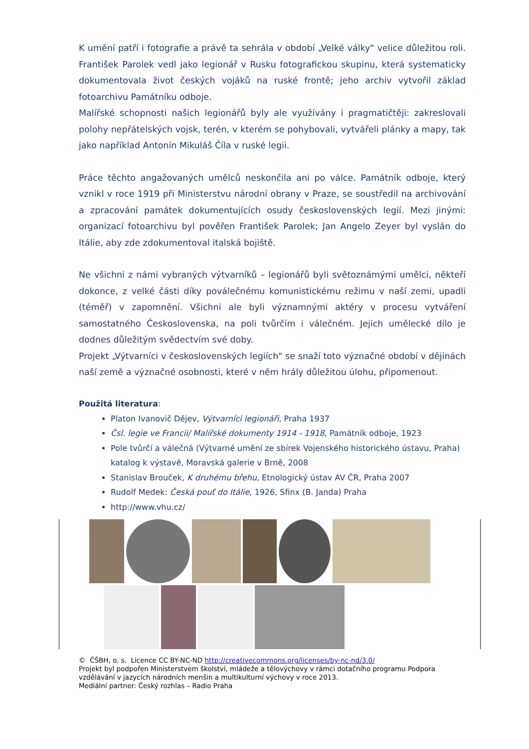K umění patří i fotografie a právě ta sehrála v období „Velké války" velice důležitou roli. František Parolek vedl jako legionář v Rusku fotografickou skupinu, která systematicky dokumentovala život českých vojáků na ruské frontě; jeho archiv vytvořil základ fotoarchivu Památníku odboje.
Malířské schopnosti našich legionářů byly ale využívány i pragmatičtěji: zakreslovali polohy nepřátelských vojsk, terén, v kterém se pohybovali, vytvářeli plánky a mapy, tak jako například Antonín Mikuláš Číla v ruské legii.
Práce těchto angažovaných umělců neskončila ani po válce. Památník odboje, který vznikl v roce 1919 při Ministerstvu národní obrany v Praze, se soustředil na archivování a zpracování památek dokumentujících osudy československých legií. Mezi jinými: organizací fotoarchivu byl pověřen František Parolek; Jan Angelo Zeyer byl vyslán do Itálie, aby zde zdokumentoval italská bojiště.
Ne všichni z námi vybraných výtvarníků – legionářů byli světoznámými umělci, někteří dokonce, z velké části díky poválečnému komunistickému režimu v naší zemi, upadli (téměř) v zapomnění. Všichni ale byli významnými aktéry v procesu vytváření samostatného Československa, na poli tvůrčím i válečném. Jejich umělecké dílo je dodnes důležitým svědectvím své doby.
Projekt „Výtvarníci v československých legiích" se snaží toto význačné období v dějinách naší země a význačné osobnosti, které v něm hrály důležitou úlohu, připomenout.
Použitá literatura:
Platon Ivanovič Dějev, Výtvarníci legionáři, Praha 1937
Čsl. legie ve Francii/ Malířské dokumenty 1914 - 1918, Památník odboje, 1923
Pole tvůrčí a válečná (Výtvarné umění ze sbírek Vojenského historického ústavu, Praha) katalog k výstavě, Moravská galerie v Brně, 2008
Stanislav Brouček, K druhému břehu, Etnologický ústav AV ČR, Praha 2007
Rudolf Medek: Česká pouť do Itálie, 1926, Sfinx (B. Janda) Praha
http://www.vhu.cz/
© ČŠBH, o. s. Licence CC BY-NC-ND http://creativecommons.org/licenses/by-nc-nd/3.0/
Projekt byl podpořen Ministerstvem školství, mládeže a tělovýchovy v rámci dotačního programu Podpora vzdělávání v jazycích národních menšin a multikulturní výchovy v roce 2013.
Mediální partner: Český rozhlas – Radio Praha